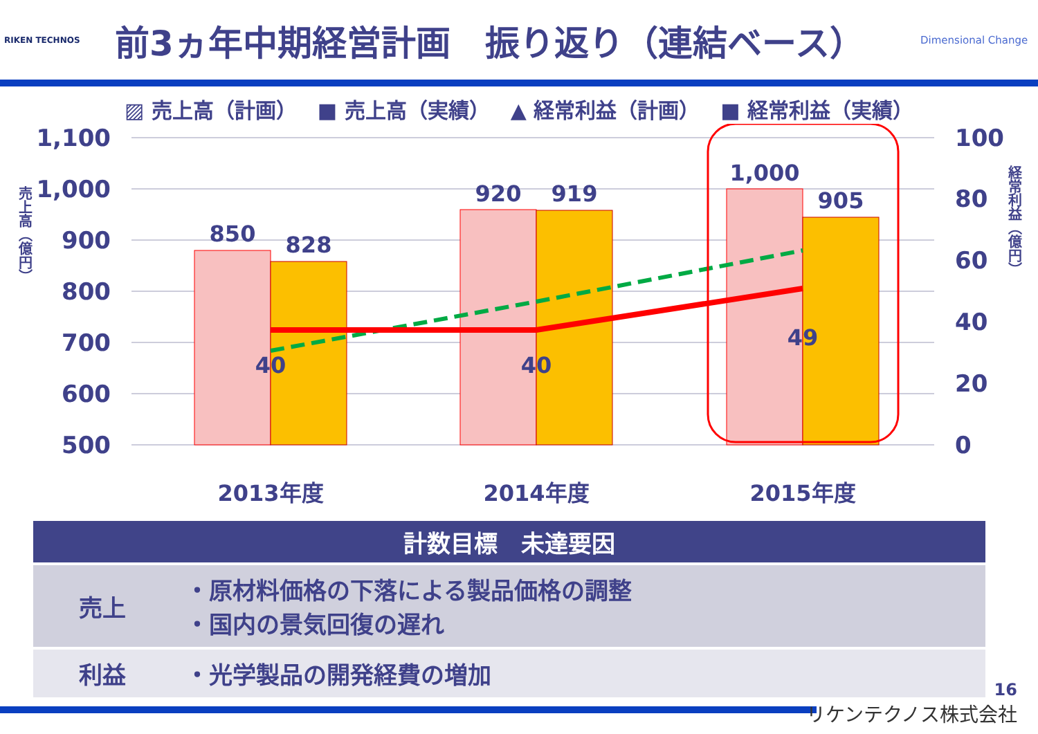RIKEN TECHNOS
前3ヵ年中期経営計画　振り返り（連結ベース）
Dimensional Change
▨ 売上高（計画） ■ 売上高（実績） ▲ 経常利益（計画） ■ 経常利益（実績）
1,100
1,000
900
800
700
600
500
100
80
60
40
20
0
850
828
920
919
1,000
905
40
40
49
2013年度
2014年度
2015年度
売上高（億円）
経常利益（億円）
| 計数目標 未達要因 | |
| --- | --- |
| 売上 | ・原材料価格の下落による製品価格の調整 ・国内の景気回復の遅れ |
| 利益 | ・光学製品の開発経費の増加 |
16
リケンテクノス株式会社